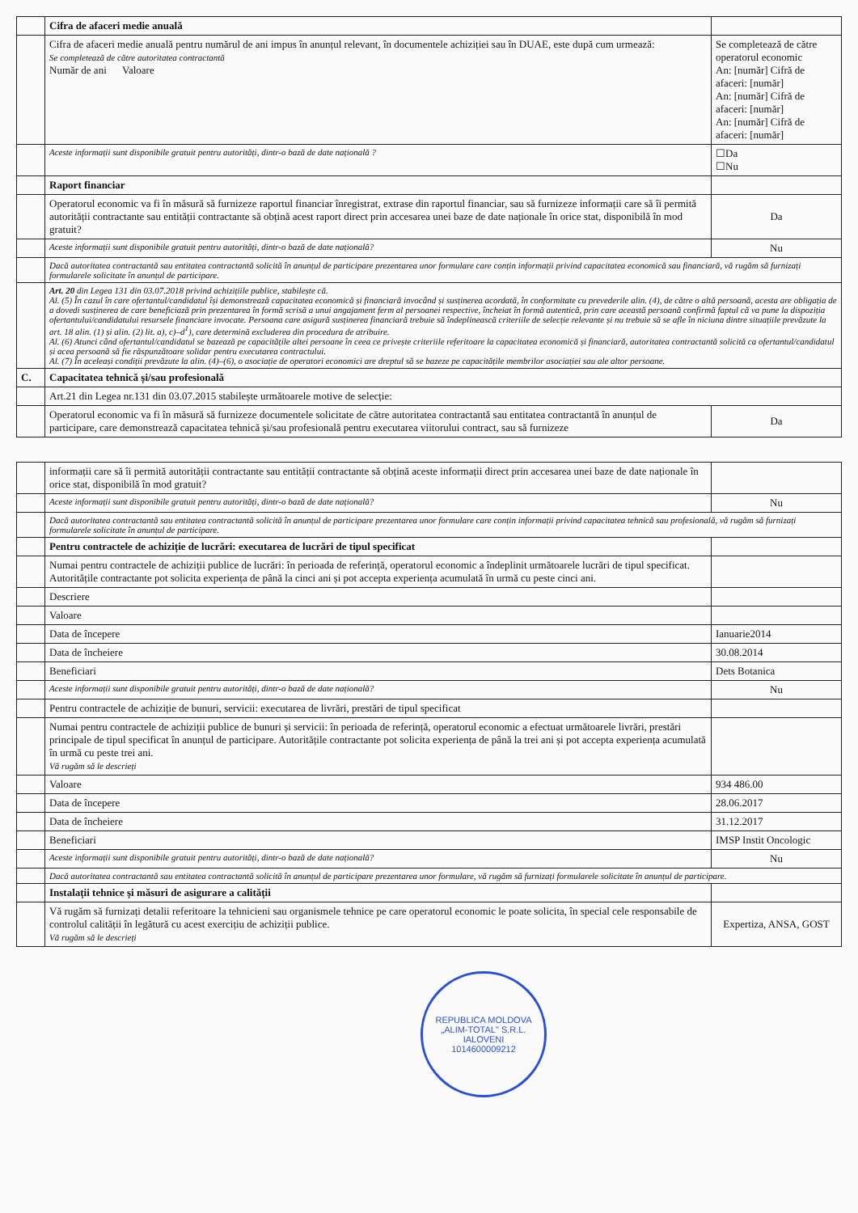| | Cifra de afaceri medie anuală | |
| | Cifra de afaceri medie anuală pentru numărul de ani impus în anunțul relevant, în documentele achiziției sau în DUAE, este după cum urmează: Se completează de către autoritatea contractantă Număr de ani Valoare | Se completează de către operatorul economic An: [număr] Cifră de afaceri: [număr] An: [număr] Cifră de afaceri: [număr] An: [număr] Cifră de afaceri: [număr] |
| | Aceste informații sunt disponibile gratuit pentru autorități, dintr-o bază de date națională ? | ☐Da ☐Nu |
| | Raport financiar | |
| | Operatorul economic va fi în măsură să furnizeze raportul financiar înregistrat, extrase din raportul financiar, sau să furnizeze informații care să îi permită autorității contractante sau entității contractante să obțină acest raport direct prin accesarea unei baze de date naționale în orice stat, disponibilă în mod gratuit? | Da |
| | Aceste informații sunt disponibile gratuit pentru autorități, dintr-o bază de date națională? | Nu |
| | Dacă autoritatea contractantă sau entitatea contractantă solicită în anunțul de participare prezentarea unor formulare care conțin informații privind capacitatea economică sau financiară, vă rugăm să furnizați formularele solicitate în anunțul de participare. | |
| | Art. 20 din Legea 131 din 03.07.2018 privind achizițiile publice, stabilește că. Al. (5) În cazul în care ofertantul/candidatul își demonstrează capacitatea economică și financiară invocând și susținerea acordată, în conformitate cu prevederile alin. (4), de către o altă persoană, acesta are obligația de a dovedi susținerea de care beneficiază prin prezentarea în formă scrisă a unui angajament ferm al persoanei respective, încheiat în formă autentică, prin care această persoană confirmă faptul că va pune la dispoziția ofertantului/candidatului resursele financiare invocate. Persoana care asigură susținerea financiară trebuie să îndeplinească criteriile de selecție relevante și nu trebuie să se afle în niciuna dintre situațiile prevăzute la art. 18 alin. (1) și alin. (2) lit. a), c)–d<sup>1</sup>), care determină excluderea din procedura de atribuire. Al. (6) Atunci când ofertantul/candidatul se bazează pe capacitățile altei persoane în ceea ce privește criteriile referitoare la capacitatea economică și financiară, autoritatea contractantă solicită ca ofertantul/candidatul și acea persoană să fie răspunzătoare solidar pentru executarea contractului. Al. (7) În aceleași condiții prevăzute la alin. (4)–(6), o asociație de operatori economici are dreptul să se bazeze pe capacitățile membrilor asociației sau ale altor persoane. | |
| C. | Capacitatea tehnică și/sau profesională | |
| | Art.21 din Legea nr.131 din 03.07.2015 stabilește următoarele motive de selecție: | |
| | Operatorul economic va fi în măsură să furnizeze documentele solicitate de către autoritatea contractantă sau entitatea contractantă în anunțul de participare, care demonstrează capacitatea tehnică și/sau profesională pentru executarea viitorului contract, sau să furnizeze | Da |
| | informații care să îi permită autorității contractante sau entității contractante să obțină aceste informații direct prin accesarea unei baze de date naționale în orice stat, disponibilă în mod gratuit? | |
| | Aceste informații sunt disponibile gratuit pentru autorități, dintr-o bază de date națională? | Nu |
| | Dacă autoritatea contractantă sau entitatea contractantă solicită în anunțul de participare prezentarea unor formulare care conțin informații privind capacitatea tehnică sau profesională, vă rugăm să furnizați formularele solicitate în anunțul de participare. | |
| | Pentru contractele de achiziție de lucrări: executarea de lucrări de tipul specificat | |
| | Numai pentru contractele de achiziții publice de lucrări: în perioada de referință, operatorul economic a îndeplinit următoarele lucrări de tipul specificat. Autoritățile contractante pot solicita experiența de până la cinci ani și pot accepta experiența acumulată în urmă cu peste cinci ani. | |
| | Descriere | |
| | Valoare | |
| | Data de începere | Ianuarie2014 |
| | Data de încheiere | 30.08.2014 |
| | Beneficiari | Dets Botanica |
| | Aceste informații sunt disponibile gratuit pentru autorități, dintr-o bază de date națională? | Nu |
| | Pentru contractele de achiziție de bunuri, servicii: executarea de livrări, prestări de tipul specificat | |
| | Numai pentru contractele de achiziții publice de bunuri și servicii: în perioada de referință, operatorul economic a efectuat următoarele livrări, prestări principale de tipul specificat în anunțul de participare. Autoritățile contractante pot solicita experiența de până la trei ani și pot accepta experiența acumulată în urmă cu peste trei ani. Vă rugăm să le descrieți | |
| | Valoare | 934 486.00 |
| | Data de începere | 28.06.2017 |
| | Data de încheiere | 31.12.2017 |
| | Beneficiari | IMSP Instit Oncologic |
| | Aceste informații sunt disponibile gratuit pentru autorități, dintr-o bază de date națională? | Nu |
| | Dacă autoritatea contractantă sau entitatea contractantă solicită în anunțul de participare prezentarea unor formulare, vă rugăm să furnizați formularele solicitate în anunțul de participare. | |
| | Instalații tehnice și măsuri de asigurare a calității | |
| | Vă rugăm să furnizați detalii referitoare la tehnicieni sau organismele tehnice pe care operatorul economic le poate solicita, în special cele responsabile de controlul calității în legătură cu acest exercițiu de achiziții publice. Vă rugăm să le descrieți | Expertiza, ANSA, GOST |
REPUBLICA MOLDOVA
„ALIM-TOTAL" S.R.L.
IALOVENI
1014600009212